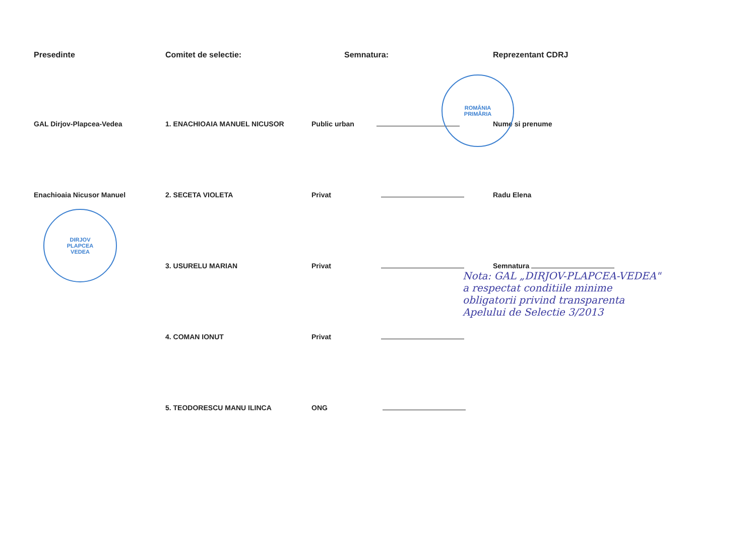Presedinte
GAL Dirjov-Plapcea-Vedea
Enachioaia Nicusor Manuel
Comitet de selectie:
1. ENACHIOAIA MANUEL NICUSOR
2. SECETA VIOLETA
3. USURELU MARIAN
4. COMAN IONUT
5. TEODORESCU MANU ILINCA
Semnatura:
Public urban
Privat
Privat
Privat
ONG
Reprezentant CDRJ
Nume si prenume
Radu Elena
Semnatura
Nota: GAL „DIRJOV-PLAPCEA-VEDEA" a respectat conditiile minime obligatorii privind transparenta Apelului de Selectie 3/2013
DIRJOV
PLAPCEA
VEDEA
ROMÂNIA
PRIMĂRIA